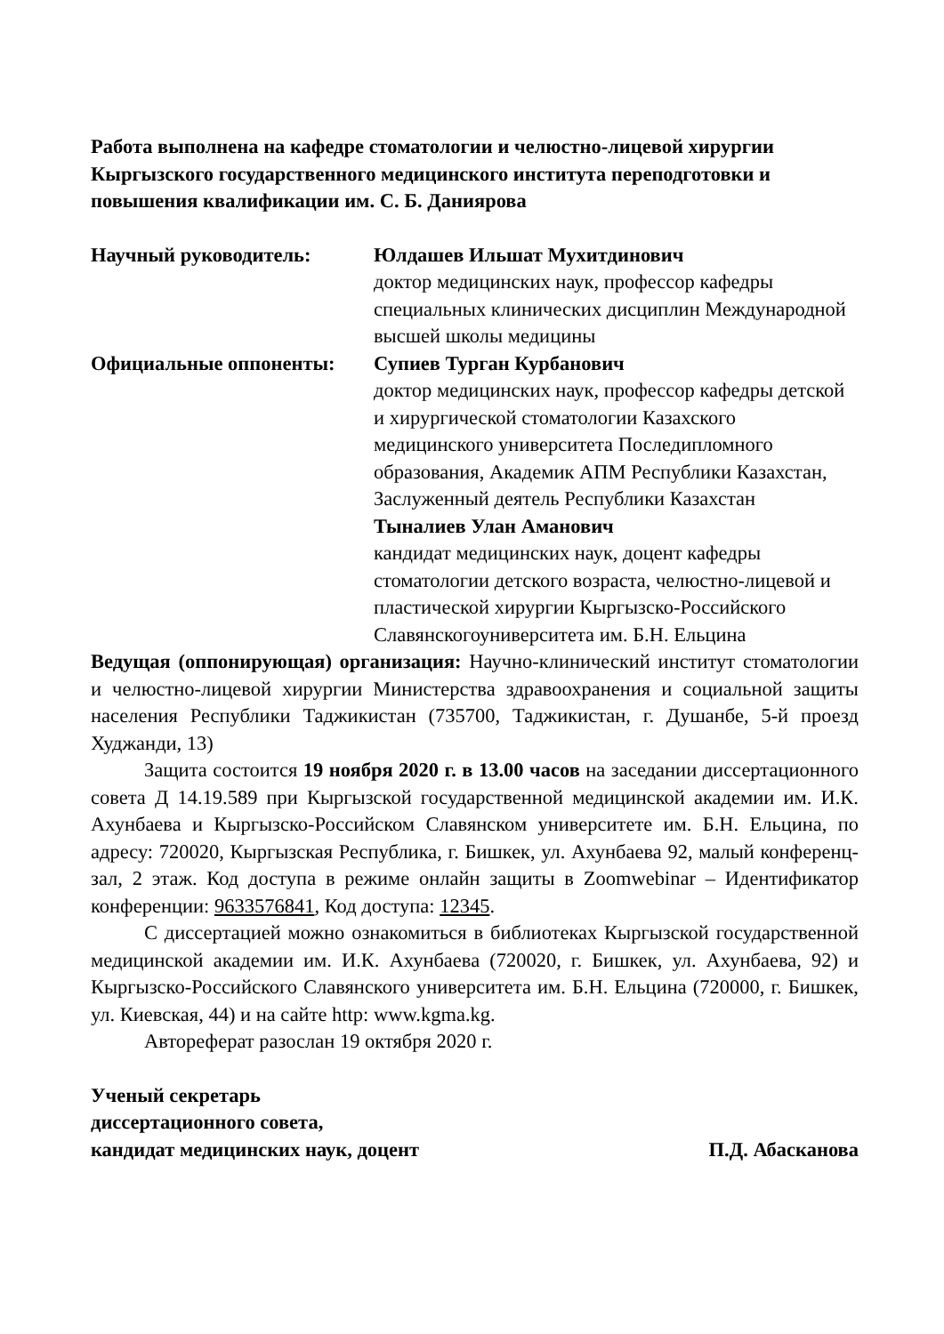Работа выполнена на кафедре стоматологии и челюстно-лицевой хирургии Кыргызского государственного медицинского института переподготовки и повышения квалификации им. С. Б. Даниярова
Научный руководитель: Юлдашев Ильшат Мухитдинович
доктор медицинских наук, профессор кафедры специальных клинических дисциплин Международной высшей школы медицины
Официальные оппоненты: Супиев Турган Курбанович
доктор медицинских наук, профессор кафедры детской и хирургической стоматологии Казахского медицинского университета Последипломного образования, Академик АПМ Республики Казахстан, Заслуженный деятель Республики Казахстан
Тыналиев Улан Аманович
кандидат медицинских наук, доцент кафедры стоматологии детского возраста, челюстно-лицевой и пластической хирургии Кыргызско-Российского Славянскогоуниверситета им. Б.Н. Ельцина
Ведущая (оппонирующая) организация: Научно-клинический институт стоматологии и челюстно-лицевой хирургии Министерства здравоохранения и социальной защиты населения Республики Таджикистан (735700, Таджикистан, г. Душанбе, 5-й проезд Худжанди, 13)
Защита состоится 19 ноября 2020 г. в 13.00 часов на заседании диссертационного совета Д 14.19.589 при Кыргызской государственной медицинской академии им. И.К. Ахунбаева и Кыргызско-Российском Славянском университете им. Б.Н. Ельцина, по адресу: 720020, Кыргызская Республика, г. Бишкек, ул. Ахунбаева 92, малый конференц-зал, 2 этаж. Код доступа в режиме онлайн защиты в Zoomwebinar – Идентификатор конференции: 9633576841, Код доступа: 12345.
С диссертацией можно ознакомиться в библиотеках Кыргызской государственной медицинской академии им. И.К. Ахунбаева (720020, г. Бишкек, ул. Ахунбаева, 92) и Кыргызско-Российского Славянского университета им. Б.Н. Ельцина (720000, г. Бишкек, ул. Киевская, 44) и на сайте http: www.kgma.kg.
Автореферат разослан 19 октября 2020 г.
Ученый секретарь
диссертационного совета,
кандидат медицинских наук, доцент П.Д. Абасканова